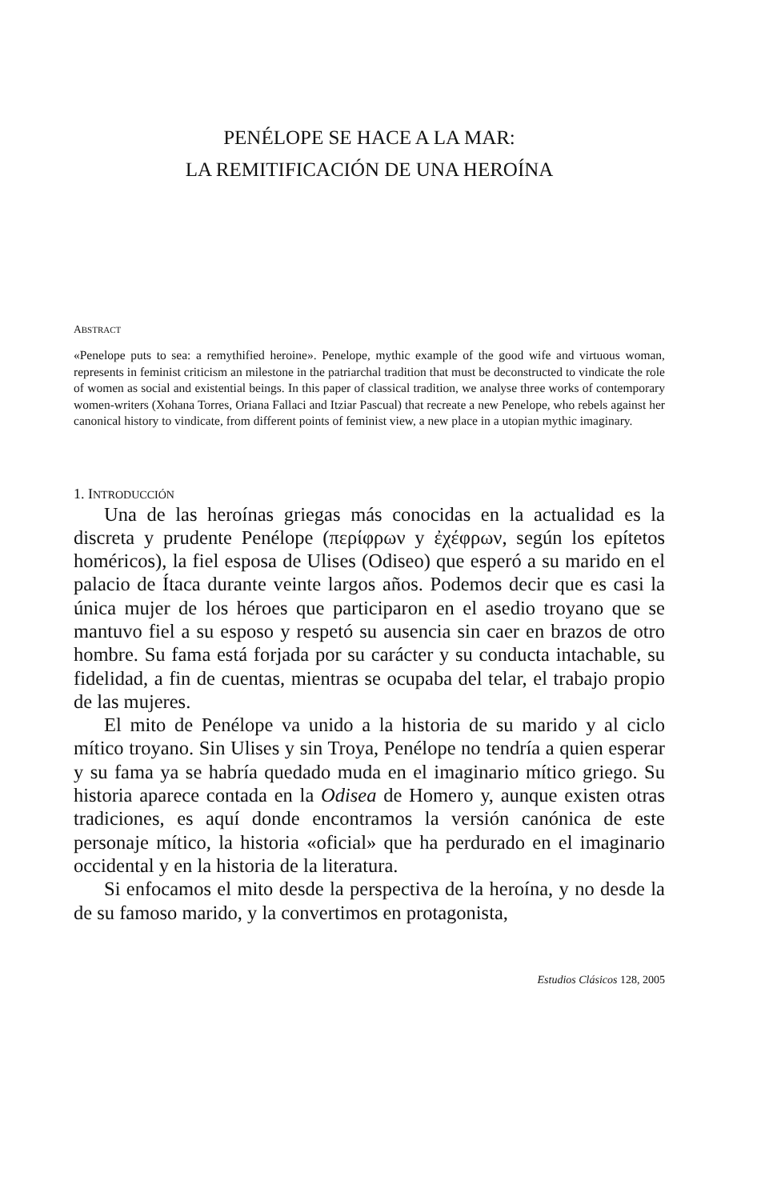PENÉLOPE SE HACE A LA MAR:
LA REMITIFICACIÓN DE UNA HEROÍNA
ABSTRACT
«Penelope puts to sea: a remythified heroine». Penelope, mythic example of the good wife and virtuous woman, represents in feminist criticism an milestone in the patriarchal tradition that must be deconstructed to vindicate the role of women as social and existential beings. In this paper of classical tradition, we analyse three works of contemporary women-writers (Xohana Torres, Oriana Fallaci and Itziar Pascual) that recreate a new Penelope, who rebels against her canonical history to vindicate, from different points of feminist view, a new place in a utopian mythic imaginary.
1. INTRODUCCIÓN
Una de las heroínas griegas más conocidas en la actualidad es la discreta y prudente Penélope (περίφρων y ἐχέφρων, según los epítetos homéricos), la fiel esposa de Ulises (Odiseo) que esperó a su marido en el palacio de Ítaca durante veinte largos años. Podemos decir que es casi la única mujer de los héroes que participaron en el asedio troyano que se mantuvo fiel a su esposo y respetó su ausencia sin caer en brazos de otro hombre. Su fama está forjada por su carácter y su conducta intachable, su fidelidad, a fin de cuentas, mientras se ocupaba del telar, el trabajo propio de las mujeres.
El mito de Penélope va unido a la historia de su marido y al ciclo mítico troyano. Sin Ulises y sin Troya, Penélope no tendría a quien esperar y su fama ya se habría quedado muda en el imaginario mítico griego. Su historia aparece contada en la Odisea de Homero y, aunque existen otras tradiciones, es aquí donde encontramos la versión canónica de este personaje mítico, la historia «oficial» que ha perdurado en el imaginario occidental y en la historia de la literatura.
Si enfocamos el mito desde la perspectiva de la heroína, y no desde la de su famoso marido, y la convertimos en protagonista,
Estudios Clásicos 128, 2005